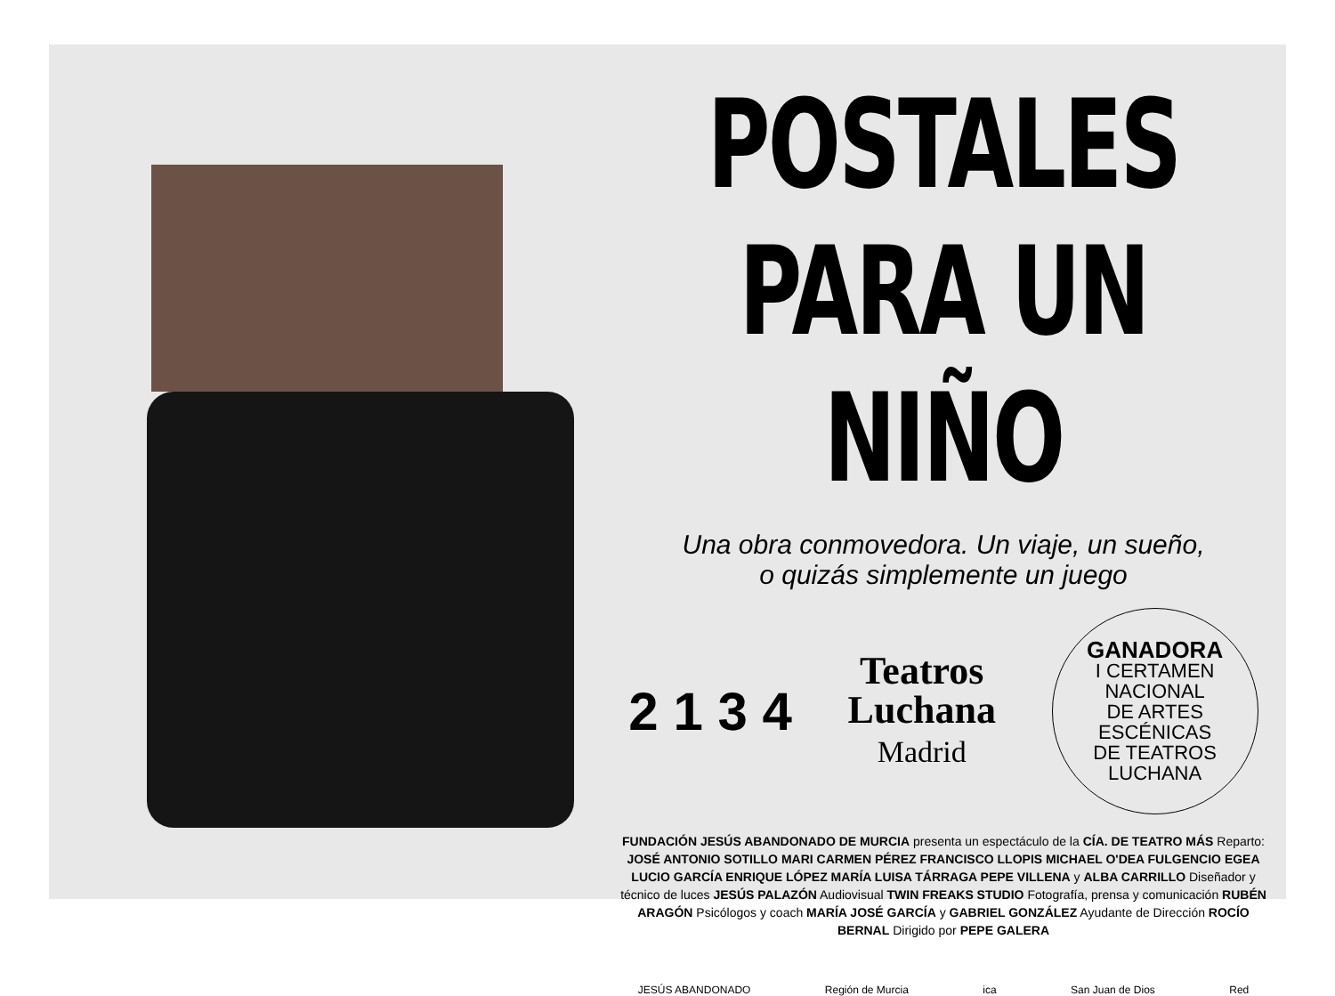POSTALES
PARA UN NIÑO
Una obra conmovedora. Un viaje, un sueño,
o quizás simplemente un juego
2 1 3 4
Teatros
Luchana
Madrid
GANADORA
I CERTAMEN
NACIONAL
DE ARTES
ESCÉNICAS
DE TEATROS
LUCHANA
FUNDACIÓN JESÚS ABANDONADO DE MURCIA presenta un espectáculo de la CÍA. DE TEATRO MÁS Reparto: JOSÉ ANTONIO SOTILLO MARI CARMEN PÉREZ FRANCISCO LLOPIS MICHAEL O'DEA FULGENCIO EGEA LUCIO GARCÍA ENRIQUE LÓPEZ MARÍA LUISA TÁRRAGA PEPE VILLENA y ALBA CARRILLO Diseñador y técnico de luces JESÚS PALAZÓN Audiovisual TWIN FREAKS STUDIO Fotografía, prensa y comunicación RUBÉN ARAGÓN Psicólogos y coach MARÍA JOSÉ GARCÍA y GABRIEL GONZÁLEZ Ayudante de Dirección ROCÍO BERNAL Dirigido por PEPE GALERA
JESÚS ABANDONADO Región de Murcia ica San Juan de Dios Red